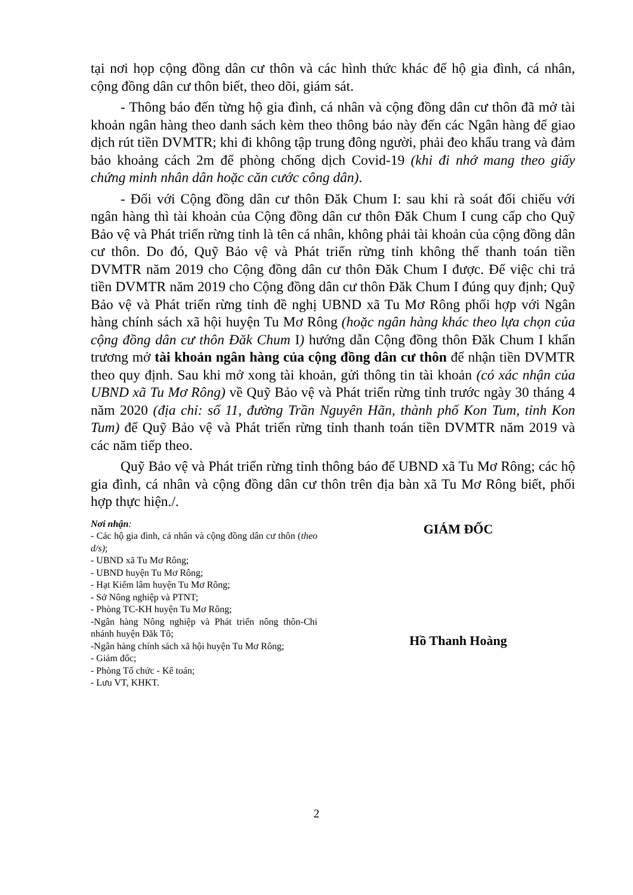tại nơi họp cộng đồng dân cư thôn và các hình thức khác để hộ gia đình, cá nhân, cộng đồng dân cư thôn biết, theo dõi, giám sát.
- Thông báo đến từng hộ gia đình, cá nhân và cộng đồng dân cư thôn đã mở tài khoản ngân hàng theo danh sách kèm theo thông báo này đến các Ngân hàng để giao dịch rút tiền DVMTR; khi đi không tập trung đông người, phải đeo khẩu trang và đảm bảo khoảng cách 2m để phòng chống dịch Covid-19 (khi đi nhớ mang theo giấy chứng minh nhân dân hoặc căn cước công dân).
- Đối với Cộng đồng dân cư thôn Đăk Chum I: sau khi rà soát đối chiếu với ngân hàng thì tài khoản của Cộng đồng dân cư thôn Đăk Chum I cung cấp cho Quỹ Bảo vệ và Phát triển rừng tỉnh là tên cá nhân, không phải tài khoản của cộng đồng dân cư thôn. Do đó, Quỹ Bảo vệ và Phát triển rừng tỉnh không thể thanh toán tiền DVMTR năm 2019 cho Cộng đồng dân cư thôn Đăk Chum I được. Để việc chi trả tiền DVMTR năm 2019 cho Cộng đồng dân cư thôn Đăk Chum I đúng quy định; Quỹ Bảo vệ và Phát triển rừng tỉnh đề nghị UBND xã Tu Mơ Rông phối hợp với Ngân hàng chính sách xã hội huyện Tu Mơ Rông (hoặc ngân hàng khác theo lựa chọn của cộng đồng dân cư thôn Đăk Chum I) hướng dẫn Cộng đồng thôn Đăk Chum I khẩn trương mở tài khoản ngân hàng của cộng đồng dân cư thôn để nhận tiền DVMTR theo quy định. Sau khi mở xong tài khoản, gửi thông tin tài khoản (có xác nhận của UBND xã Tu Mơ Rông) về Quỹ Bảo vệ và Phát triển rừng tỉnh trước ngày 30 tháng 4 năm 2020 (địa chỉ: số 11, đường Trần Nguyên Hãn, thành phố Kon Tum, tỉnh Kon Tum) để Quỹ Bảo vệ và Phát triển rừng tỉnh thanh toán tiền DVMTR năm 2019 và các năm tiếp theo.
Quỹ Bảo vệ và Phát triển rừng tỉnh thông báo để UBND xã Tu Mơ Rông; các hộ gia đình, cá nhân và cộng đồng dân cư thôn trên địa bàn xã Tu Mơ Rông biết, phối hợp thực hiện./.
Nơi nhận:
- Các hộ gia đình, cá nhân và cộng đồng dân cư thôn (theo d/s);
- UBND xã Tu Mơ Rông;
- UBND huyện Tu Mơ Rông;
- Hạt Kiểm lâm huyện Tu Mơ Rông;
- Sở Nông nghiệp và PTNT;
- Phòng TC-KH huyện Tu Mơ Rông;
-Ngân hàng Nông nghiệp và Phát triển nông thôn-Chi nhánh huyện Đăk Tô;
-Ngân hàng chính sách xã hội huyện Tu Mơ Rông;
- Giám đốc;
- Phòng Tổ chức - Kế toán;
- Lưu VT, KHKT.
GIÁM ĐỐC
Hồ Thanh Hoàng
2